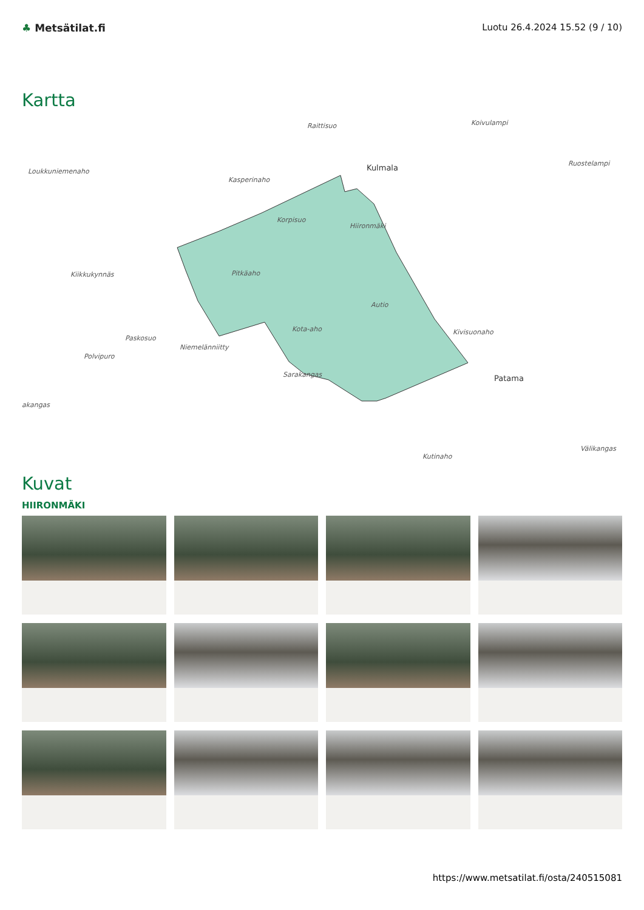♣ Metsätilat.fi Luotu 26.4.2024 15.52 (9 / 10)
Kartta
Raittisuo Koivulampi
Loukkuniemenaho
Kasperinaho
Kulmala Ruostelampi
Korpisuo
Hiironmäki
Kiikkukynnäs Pitkäaho
Autio
Paskosuo
Kota-aho Kivisuonaho
Niemelänniitty
Polvipuro
Sarakangas Patama
akangas
Kutinaho
Välikangas
Kuvat
HIIRONMÄKI
https://www.metsatilat.fi/osta/240515081